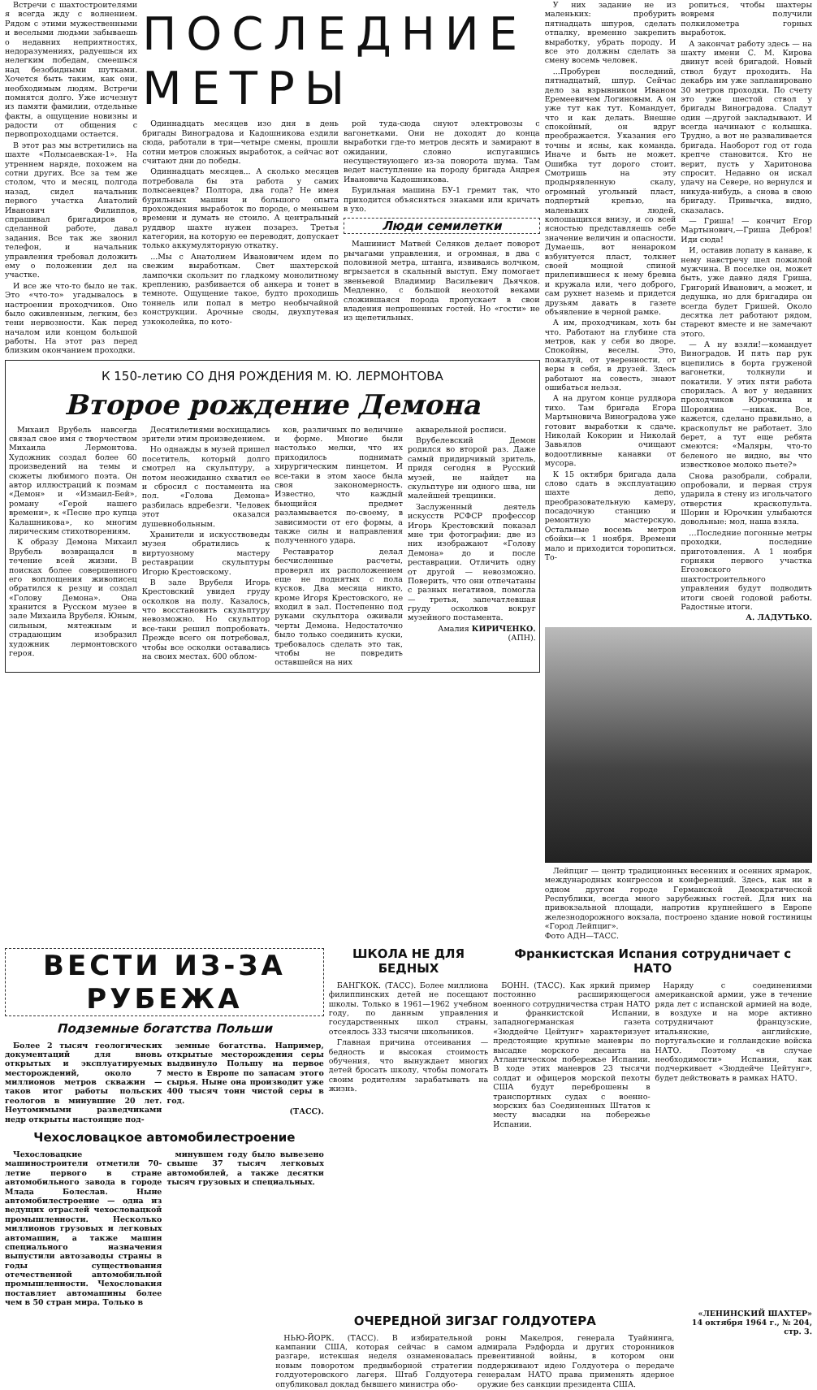Встречи с шахтостроителями я всегда жду с волнением. Рядом с этими мужественными и веселыми людьми забываешь о недавних неприятностях, недоразумениях, радуешься их нелегким победам, смеешься над безобидными шутками. Хочется быть таким, как они, необходимым людям. Встречи помнятся долго. Уже исчезнут из памяти фамилии, отдельные факты, а ощущение новизны и радости от общения с первопроходцами остается.
В этот раз мы встретились на шахте «Полысаевская-1». На утреннем наряде, похожем на сотни других. Все за тем же столом, что и месяц, полгода назад, сидел начальник первого участка Анатолий Иванович Филиппов, спрашивал бригадиров о сделанной работе, давал задания. Все так же звонил телефон, и начальник управления требовал доложить ему о положении дел на участке.
И все же что-то было не так. Это «что-то» угадывалось в настроении проходчиков. Оно было оживленным, легким, без тени нервозности. Как перед началом или концом большой работы. На этот раз перед близким окончанием проходки.
ПОСЛЕДНИЕ МЕТРЫ
Одиннадцать месяцев изо дня в день бригады Виноградова и Кадошникова ездили сюда, работали в три—четыре смены, прошли сотни метров сложных выработок, а сейчас вот считают дни до победы.
Одиннадцать месяцев... А сколько месяцев потребовала бы эта работа у самих полысаевцев? Полтора, два года? Не имея бурильных машин и большого опыта прохождения выработок по породе, о меньшем времени и думать не стоило. А центральный руддвор шахте нужен позарез. Третья категория, на которую ее переводят, допускает только аккумуляторную откатку.
...Мы с Анатолием Ивановичем идем по свежим выработкам. Свет шахтерской лампочки скользит по гладкому монолитному креплению, разбивается об анкера и тонет в темноте. Ощущение такое, будто проходишь тоннель или попал в метро необычайной конструкции. Арочные своды, двухпутевая узкоколейка, по кото-
рой туда-сюда снуют электровозы с вагонетками. Они не доходят до конца выработки где-то метров десять и замирают в ожидании, словно испугавшись несуществующего из-за поворота шума. Там ведет наступление на породу бригада Андрея Ивановича Кадошникова.
Бурильная машина БУ-1 гремит так, что приходится объясняться знаками или кричать в ухо.
Люди семилетки
Машинист Матвей Селяков делает поворот рычагами управления, и огромная, в два с половиной метра, штанга, извиваясь волчком, вгрызается в скальный выступ. Ему помогает звеньевой Владимир Васильевич Дьячков. Медленно, с большой неохотой веками сложившаяся порода пропускает в свои владения непрошенных гостей. Но «гости» не из щепетильных.
К 150-летию СО ДНЯ РОЖДЕНИЯ М. Ю. ЛЕРМОНТОВА
Второе рождение Демона
Михаил Врубель навсегда связал свое имя с творчеством Михаила Лермонтова. Художник создал более 60 произведений на темы и сюжеты любимого поэта. Он автор иллюстраций к поэмам «Демон» и «Измаил-Бей», роману «Герой нашего времени», к «Песне про купца Калашникова», ко многим лирическим стихотворениям.
К образу Демона Михаил Врубель возвращался в течение всей жизни. В поисках более совершенного его воплощения живописец обратился к резцу и создал «Голову Демона». Она хранится в Русском музее в зале Михаила Врубеля. Юным, сильным, мятежным и страдающим изобразил художник лермонтовского героя.
Десятилетиями восхищались зрители этим произведением.
Но однажды в музей пришел посетитель, который долго смотрел на скульптуру, а потом неожиданно схватил ее и сбросил с постамента на пол. «Голова Демона» разбилась вдребезги. Человек этот оказался душевнобольным.
Хранители и искусствоведы музея обратились к виртуозному мастеру реставрации скульптуры Игорю Крестовскому.
В зале Врубеля Игорь Крестовский увидел груду осколков на полу. Казалось, что восстановить скульптуру невозможно. Но скульптор все-таки решил попробовать. Прежде всего он потребовал, чтобы все осколки оставались на своих местах. 600 облом-
ков, различных по величине и форме. Многие были настолько мелки, что их приходилось поднимать хирургическим пинцетом. И все-таки в этом хаосе была своя закономерность. Известно, что каждый бьющийся предмет разламывается по-своему, в зависимости от его формы, а также силы и направления полученного удара.
Реставратор делал бесчисленные расчеты, проверял их расположением еще не поднятых с пола кусков. Два месяца никто, кроме Игоря Крестовского, не входил в зал. Постепенно под руками скульптора оживали черты Демона. Недостаточно было только соединить куски, требовалось сделать это так, чтобы не повредить оставшейся на них
акварельной росписи.
Врубелевский Демон родился во второй раз. Даже самый придирчивый зритель, придя сегодня в Русский музей, не найдет на скульптуре ни одного шва, ни малейшей трещинки.
Заслуженный деятель искусств РСФСР профессор Игорь Крестовский показал мне три фотографии: две из них изображают «Голову Демона» до и после реставрации. Отличить одну от другой — невозможно. Поверить, что они отпечатаны с разных негативов, помогла — третья, запечатлевшая груду осколков вокруг музейного постамента.
Амалия КИРИЧЕНКО.
(АПН).
У них задание не из маленьких: пробурить пятнадцать шпуров, сделать отпалку, временно закрепить выработку, убрать породу. И все это должны сделать за смену восемь человек.
...Пробурен последний, пятнадцатый, шпур. Сейчас дело за взрывником Иваном Еремеевичем Логиновым. А он уже тут как тут. Командует, что и как делать. Внешне спокойный, он вдруг преображается. Указания его точны и ясны, как команда. Иначе и быть не может. Ошибка тут дорого стоит. Смотришь на эту продырявленную скалу, огромный угольный пласт, подпертый крепью, на маленьких людей, копошащихся внизу, и со всей ясностью представляешь себе значение величин и опасности. Думаешь, вот ненароком взбунтуется пласт, толкнет своей мощной спиной прилепившиеся к нему бревна и кружала или, чего доброго, сам рухнет наземь и придется друзьям давать в газете объявление в черной рамке.
А им, проходчикам, хоть бы что. Работают на глубине ста метров, как у себя во дворе. Спокойны, веселы. Это, пожалуй, от уверенности, от веры в себя, в друзей. Здесь работают на совесть, знают ошибаться нельзя.
А на другом конце руддвора тихо. Там бригада Егора Мартыновича Виноградова уже готовит выработки к сдаче. Николай Кокорин и Николай Завьялов очищают водоотливные канавки от мусора.
К 15 октября бригада дала слово сдать в эксплуатацию шахте депо, преобразовательную камеру, посадочную станцию и ремонтную мастерскую. Остальные восемь метров сбойки—к 1 ноября. Времени мало и приходится торопиться. То-
ропиться, чтобы шахтеры вовремя получили полкилометра горных выработок.
А закончат работу здесь — на шахту имени С. М. Кирова двинут всей бригадой. Новый ствол будут проходить. На декабрь им уже запланировано 30 метров проходки. По счету это уже шестой ствол у бригады Виноградова. Сладут один —другой закладывают. И всегда начинают с колышка. Трудно, а вот не разваливается бригада. Наоборот год от года крепче становится. Кто не верит, пусть у Харитонова спросит. Недавно он искал удачу на Севере, но вернулся и никуда-нибудь, а снова в свою бригаду. Привычка, видно, сказалась.
— Гриша! — кончит Егор Мартынович,—Гриша Дебров! Иди сюда!
И, оставив лопату в канаве, к нему навстречу шел пожилой мужчина. В поселке он, может быть, уже давно дядя Гриша, Григорий Иванович, а может, и дедушка, но для бригадира он всегда будет Гришей. Около десятка лет работают рядом, стареют вместе и не замечают этого.
— А ну взяли!—командует Виноградов. И пять пар рук вцепились в борта груженой вагонетки, толкнули и покатили. У этих пяти работа спорилась. А вот у недавних проходчиков Юрочкина и Шоронина —никак. Все, кажется, сделано правильно, а краскопульт не работает. Зло берет, а тут еще ребята смеются: «Маляры, что-то беленого не видно, вы что известковое молоко пьете?»
Снова разобрали, собрали, опробовали, и первая струя ударила в стену из игольчатого отверстия краскопульта. Шорин и Юрочкин улыбаются довольные: мол, наша взяла.
...Последние погонные метры проходки, последние приготовления. А 1 ноября горняки первого участка Егозовского шахтостроительного управления будут подводить итоги своей годовой работы. Радостные итоги.
А. ЛАДУТЬКО.
Лейпциг — центр традиционных весенних и осенних ярмарок, международных конгрессов и конференций. Здесь, как ни в одном другом городе Германской Демократической Республики, всегда много зарубежных гостей. Для них на привокзальной площади, напротив крупнейшего в Европе железнодорожного вокзала, построено здание новой гостиницы «Город Лейпциг».
Фото АДН—ТАСС.
ВЕСТИ ИЗ-ЗА РУБЕЖА
Подземные богатства Польши
Более 2 тысяч геологических документаций для вновь открытых и эксплуатируемых месторождений, около 7 миллионов метров скважин — таков итог работы польских геологов в минувшие 20 лет. Неутомимыми разведчиками недр открыты настоящие под-
земные богатства. Например, открытые месторождения серы выдвинуло Польшу на первое место в Европе по запасам этого сырья. Ныне она производит уже 400 тысяч тонн чистой серы в год.
(ТАСС).
Чехословацкое автомобилестроение
Чехословацкие машиностроители отметили 70-летие первого в стране автомобильного завода в городе Млада Болеслав. Ныне автомобилестроение — одна из ведущих отраслей чехословацкой промышленности. Несколько миллионов грузовых и легковых автомашин, а также машин специального назначения выпустили автозаводы страны в годы существования отечественной автомобильной промышленности. Чехословакия поставляет автомашины более чем в 50 стран мира. Только в
минувшем году было вывезено свыше 37 тысяч легковых автомобилей, а также десятки тысяч грузовых и специальных.
ШКОЛА НЕ ДЛЯ БЕДНЫХ
БАНГКОК. (ТАСС). Более миллиона филиппинских детей не посещают школы. Только в 1961—1962 учебном году, по данным управления государственных школ страны, отсеялось 333 тысячи школьников.
Главная причина отсеивания — бедность и высокая стоимость обучения, что вынуждает многих детей бросать школу, чтобы помогать своим родителям зарабатывать на жизнь.
Франкистская Испания сотрудничает с НАТО
БОНН. (ТАСС). Как яркий пример постоянно расширяющегося военного сотрудничества стран НАТО и франкистской Испании, западногерманская газета «Зюддейче Цейтунг» характеризует предстоящие крупные маневры по высадке морского десанта на Атлантическом побережье Испании. В ходе этих маневров 23 тысячи солдат и офицеров морской пехоты США будут переброшены в транспортных судах с военно-морских баз Соединенных Штатов к месту высадки на побережье Испании.
Наряду с соединениями американской армии, уже в течение ряда лет с испанской армией на воде, в воздухе и на море активно сотрудничают французские, итальянские, английские, португальские и голландские войска НАТО. Поэтому «в случае необходимости» Испания, как подчеркивает «Зюддейче Цейтунг», будет действовать в рамках НАТО.
ОЧЕРЕДНОЙ ЗИГЗАГ ГОЛДУОТЕРА
НЬЮ-ЙОРК. (ТАСС). В избирательной кампании США, которая сейчас в самом разгаре, истекшая неделя ознаменовалась новым поворотом предвыборной стратегии голдуотеровского лагеря. Штаб Голдуотера опубликовал доклад бывшего министра обо-
роны Макелроя, генерала Туайнинга, адмирала Рэдфорда и других сторонников превентивной войны, в котором они поддерживают идею Голдуотера о передаче генералам НАТО права применять ядерное оружие без санкции президента США.
«ЛЕНИНСКИЙ ШАХТЕР»
14 октября 1964 г., № 204, стр. 3.